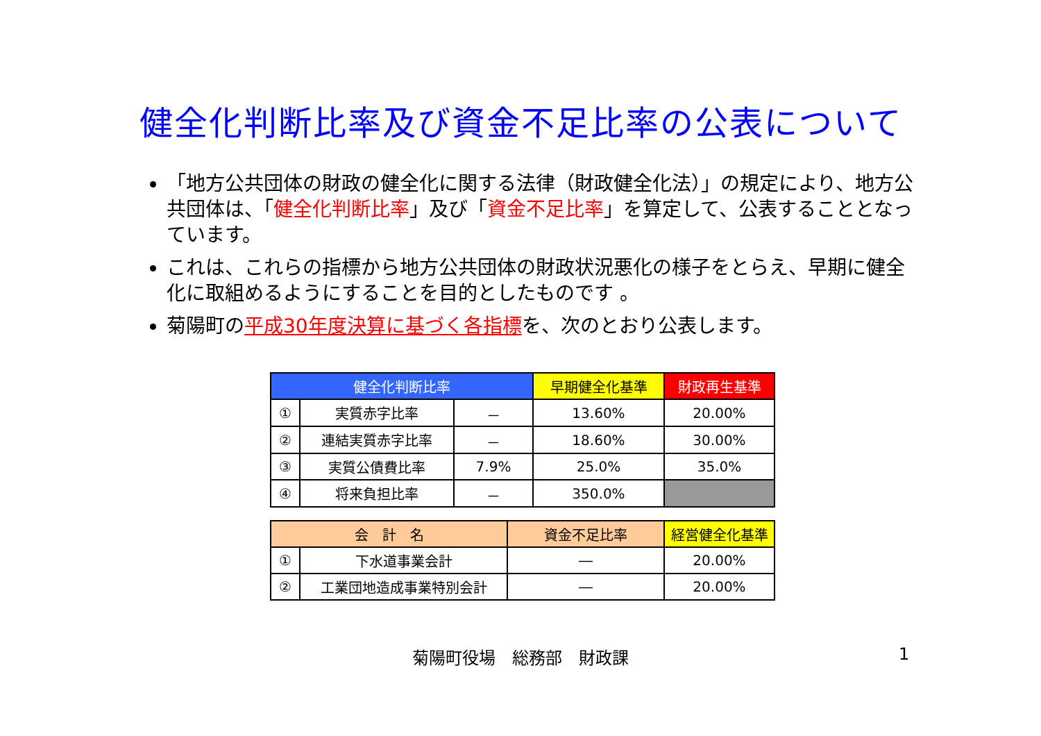健全化判断比率及び資金不足比率の公表について
「地方公共団体の財政の健全化に関する法律（財政健全化法）」の規定により、地方公共団体は、「健全化判断比率」及び「資金不足比率」を算定して、公表することとなっています。
これは、これらの指標から地方公共団体の財政状況悪化の様子をとらえ、早期に健全化に取組めるようにすることを目的としたものです 。
菊陽町の平成30年度決算に基づく各指標を、次のとおり公表します。
| 健全化判断比率 | | | 早期健全化基準 | 財政再生基準 |
| --- | --- | --- | --- | --- |
| ① | 実質赤字比率 | － | 13.60% | 20.00% |
| ② | 連結実質赤字比率 | － | 18.60% | 30.00% |
| ③ | 実質公債費比率 | 7.9% | 25.0% | 35.0% |
| ④ | 将来負担比率 | － | 350.0% | |
| 会 計 名 | | 資金不足比率 | 経営健全化基準 |
| --- | --- | --- | --- |
| ① | 下水道事業会計 | ― | 20.00% |
| ② | 工業団地造成事業特別会計 | ― | 20.00% |
菊陽町役場　総務部　財政課 1